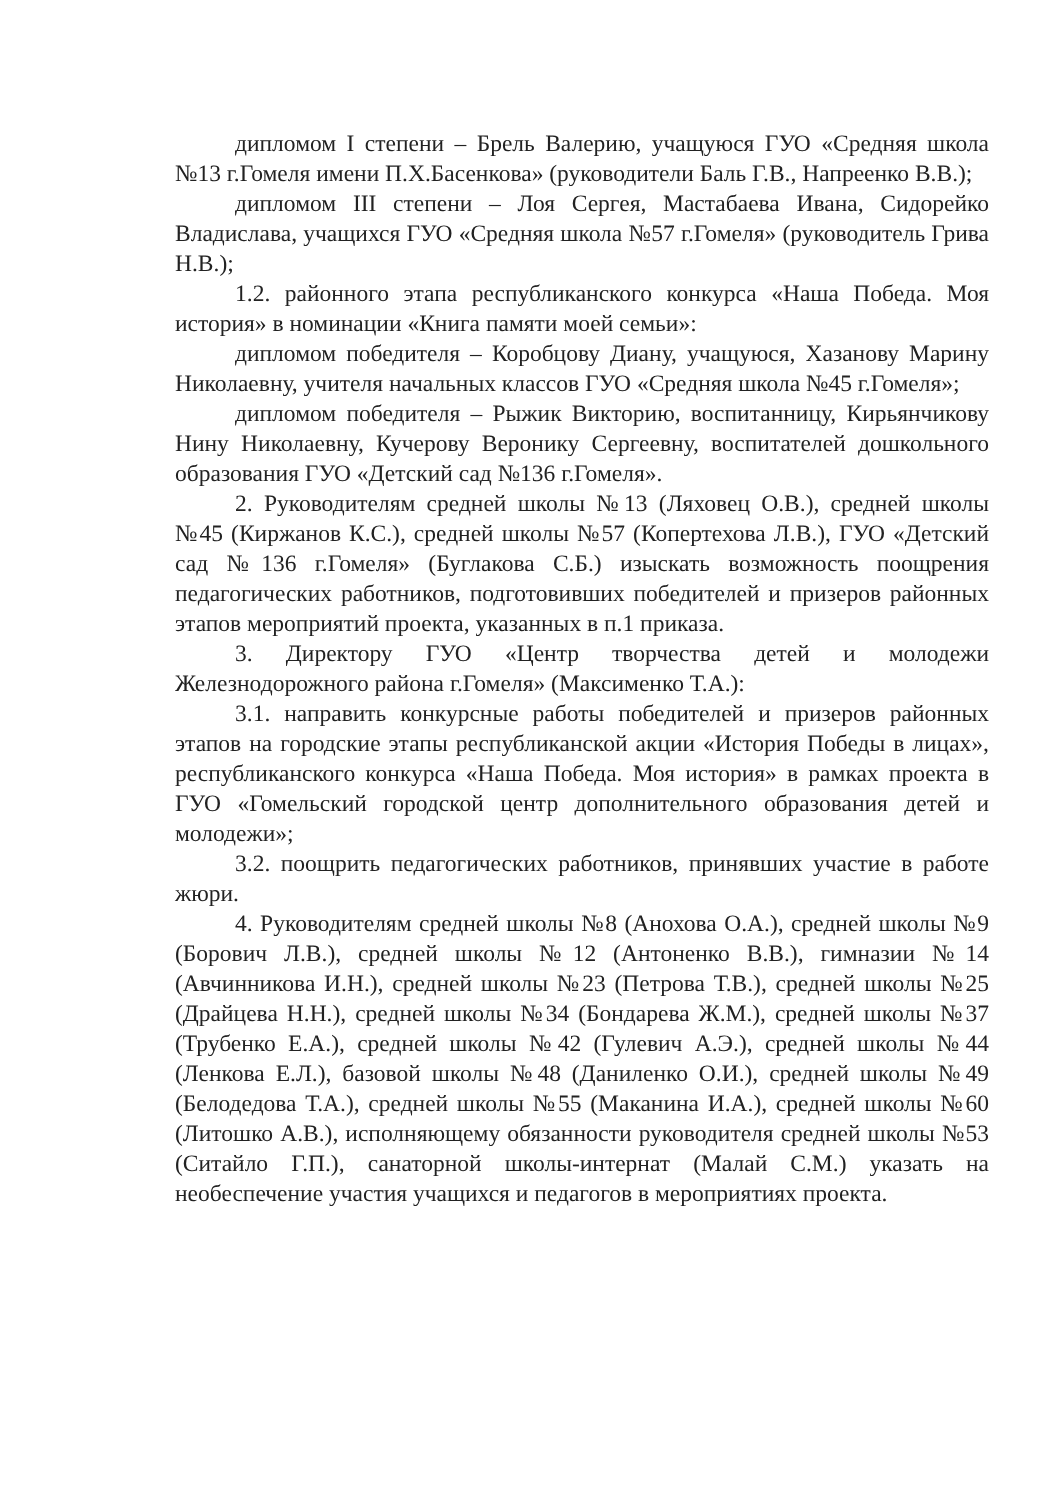дипломом I степени – Брель Валерию, учащуюся ГУО «Средняя школа №13 г.Гомеля имени П.Х.Басенкова» (руководители Баль Г.В., Напреенко В.В.);
дипломом III степени – Лоя Сергея, Мастабаева Ивана, Сидорейко Владислава, учащихся ГУО «Средняя школа №57 г.Гомеля» (руководитель Грива Н.В.);
1.2. районного этапа республиканского конкурса «Наша Победа. Моя история» в номинации «Книга памяти моей семьи»:
дипломом победителя – Коробцову Диану, учащуюся, Хазанову Марину Николаевну, учителя начальных классов ГУО «Средняя школа №45 г.Гомеля»;
дипломом победителя – Рыжик Викторию, воспитанницу, Кирьянчикову Нину Николаевну, Кучерову Веронику Сергеевну, воспитателей дошкольного образования ГУО «Детский сад №136 г.Гомеля».
2. Руководителям средней школы №13 (Ляховец О.В.), средней школы №45 (Киржанов К.С.), средней школы №57 (Копертехова Л.В.), ГУО «Детский сад №136 г.Гомеля» (Буглакова С.Б.) изыскать возможность поощрения педагогических работников, подготовивших победителей и призеров районных этапов мероприятий проекта, указанных в п.1 приказа.
3. Директору ГУО «Центр творчества детей и молодежи Железнодорожного района г.Гомеля» (Максименко Т.А.):
3.1. направить конкурсные работы победителей и призеров районных этапов на городские этапы республиканской акции «История Победы в лицах», республиканского конкурса «Наша Победа. Моя история» в рамках проекта в ГУО «Гомельский городской центр дополнительного образования детей и молодежи»;
3.2. поощрить педагогических работников, принявших участие в работе жюри.
4. Руководителям средней школы №8 (Анохова О.А.), средней школы №9 (Борович Л.В.), средней школы №12 (Антоненко В.В.), гимназии №14 (Авчинникова И.Н.), средней школы №23 (Петрова Т.В.), средней школы №25 (Драйцева Н.Н.), средней школы №34 (Бондарева Ж.М.), средней школы №37 (Трубенко Е.А.), средней школы №42 (Гулевич А.Э.), средней школы №44 (Ленкова Е.Л.), базовой школы №48 (Даниленко О.И.), средней школы №49 (Белодедова Т.А.), средней школы №55 (Маканина И.А.), средней школы №60 (Литошко А.В.), исполняющему обязанности руководителя средней школы №53 (Ситайло Г.П.), санаторной школы-интернат (Малай С.М.) указать на необеспечение участия учащихся и педагогов в мероприятиях проекта.